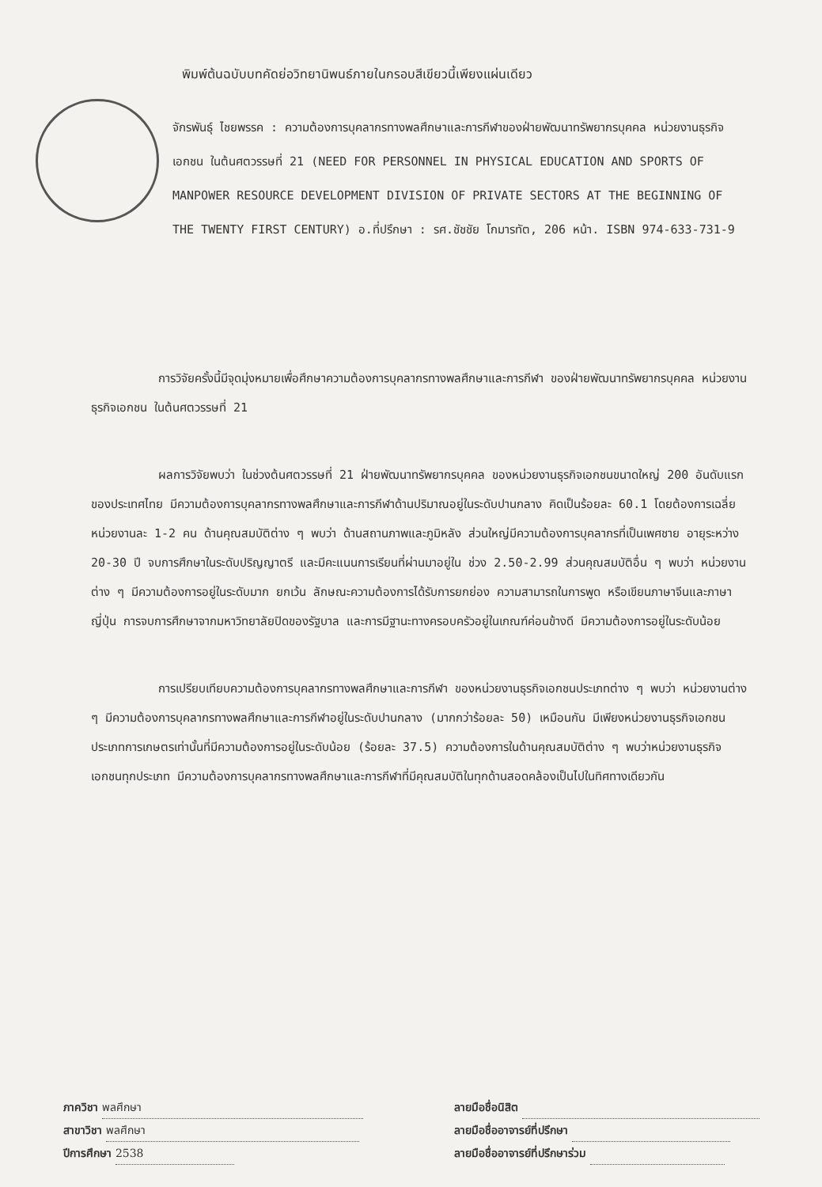พิมพ์ต้นฉบับบทคัดย่อวิทยานิพนธ์ภายในกรอบสีเขียวนี้เพียงแผ่นเดียว
จักรพันธุ์ ไชยพรรค : ความต้องการบุคลากรทางพลศึกษาและการกีฬาของฝ่ายพัฒนาทรัพยากรบุคคล หน่วยงานธุรกิจเอกชน ในต้นศตวรรษที่ 21 (NEED FOR PERSONNEL IN PHYSICAL EDUCATION AND SPORTS OF MANPOWER RESOURCE DEVELOPMENT DIVISION OF PRIVATE SECTORS AT THE BEGINNING OF THE TWENTY FIRST CENTURY) อ.ที่ปรึกษา : รศ.ชัชชัย โกมารทัต, 206 หน้า. ISBN 974-633-731-9
การวิจัยครั้งนี้มีจุดมุ่งหมายเพื่อศึกษาความต้องการบุคลากรทางพลศึกษาและการกีฬา ของฝ่ายพัฒนาทรัพยากรบุคคล หน่วยงานธุรกิจเอกชน ในต้นศตวรรษที่ 21
ผลการวิจัยพบว่า ในช่วงต้นศตวรรษที่ 21 ฝ่ายพัฒนาทรัพยากรบุคคล ของหน่วยงานธุรกิจเอกชนขนาดใหญ่ 200 อันดับแรกของประเทศไทย มีความต้องการบุคลากรทางพลศึกษาและการกีฬาด้านปริมาณอยู่ในระดับปานกลาง คิดเป็นร้อยละ 60.1 โดยต้องการเฉลี่ยหน่วยงานละ 1-2 คน ด้านคุณสมบัติต่าง ๆ พบว่า ด้านสถานภาพและภูมิหลัง ส่วนใหญ่มีความต้องการบุคลากรที่เป็นเพศชาย อายุระหว่าง 20-30 ปี จบการศึกษาในระดับปริญญาตรี และมีคะแนนการเรียนที่ผ่านมาอยู่ใน ช่วง 2.50-2.99 ส่วนคุณสมบัติอื่น ๆ พบว่า หน่วยงานต่าง ๆ มีความต้องการอยู่ในระดับมาก ยกเว้น ลักษณะความต้องการได้รับการยกย่อง ความสามารถในการพูด หรือเขียนภาษาจีนและภาษาญี่ปุ่น การจบการศึกษาจากมหาวิทยาลัยปิดของรัฐบาล และการมีฐานะทางครอบครัวอยู่ในเกณฑ์ค่อนข้างดี มีความต้องการอยู่ในระดับน้อย
การเปรียบเทียบความต้องการบุคลากรทางพลศึกษาและการกีฬา ของหน่วยงานธุรกิจเอกชนประเภทต่าง ๆ พบว่า หน่วยงานต่าง ๆ มีความต้องการบุคลากรทางพลศึกษาและการกีฬาอยู่ในระดับปานกลาง (มากกว่าร้อยละ 50) เหมือนกัน มีเพียงหน่วยงานธุรกิจเอกชนประเภทการเกษตรเท่านั้นที่มีความต้องการอยู่ในระดับน้อย (ร้อยละ 37.5) ความต้องการในด้านคุณสมบัติต่าง ๆ พบว่าหน่วยงานธุรกิจเอกชนทุกประเภท มีความต้องการบุคลากรทางพลศึกษาและการกีฬาที่มีคุณสมบัติในทุกด้านสอดคล้องเป็นไปในทิศทางเดียวกัน
ภาควิชา พลศึกษา
สาขาวิชา พลศึกษา
ปีการศึกษา 2538
ลายมือชื่อนิสิต
ลายมือชื่ออาจารย์ที่ปรึกษา
ลายมือชื่ออาจารย์ที่ปรึกษาร่วม